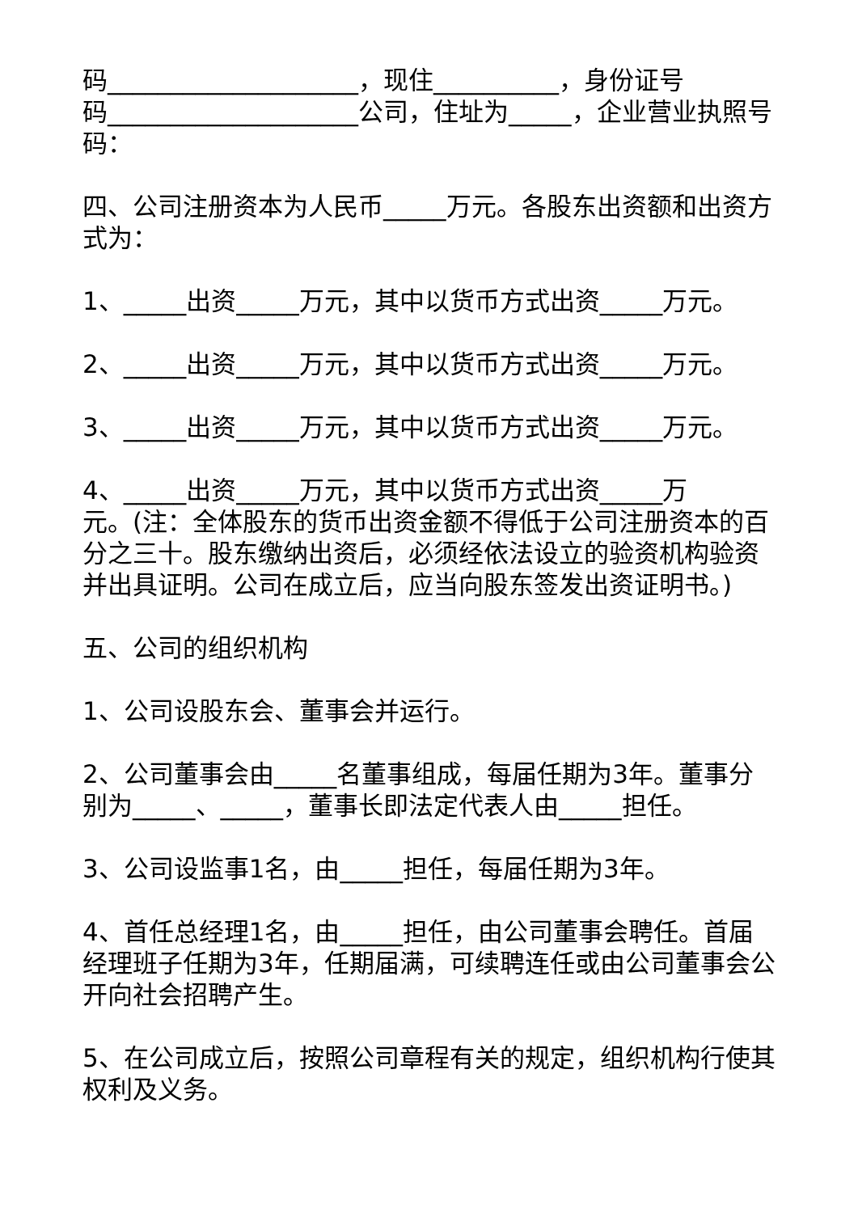码____________________，现住__________，身份证号
码____________________公司，住址为_____，企业营业执照号码：
四、公司注册资本为人民币_____万元。各股东出资额和出资方式为：
1、_____出资_____万元，其中以货币方式出资_____万元。
2、_____出资_____万元，其中以货币方式出资_____万元。
3、_____出资_____万元，其中以货币方式出资_____万元。
4、_____出资_____万元，其中以货币方式出资_____万
元。(注：全体股东的货币出资金额不得低于公司注册资本的百分之三十。股东缴纳出资后，必须经依法设立的验资机构验资并出具证明。公司在成立后，应当向股东签发出资证明书。)
五、公司的组织机构
1、公司设股东会、董事会并运行。
2、公司董事会由_____名董事组成，每届任期为3年。董事分别为_____、_____，董事长即法定代表人由_____担任。
3、公司设监事1名，由_____担任，每届任期为3年。
4、首任总经理1名，由_____担任，由公司董事会聘任。首届经理班子任期为3年，任期届满，可续聘连任或由公司董事会公开向社会招聘产生。
5、在公司成立后，按照公司章程有关的规定，组织机构行使其权利及义务。